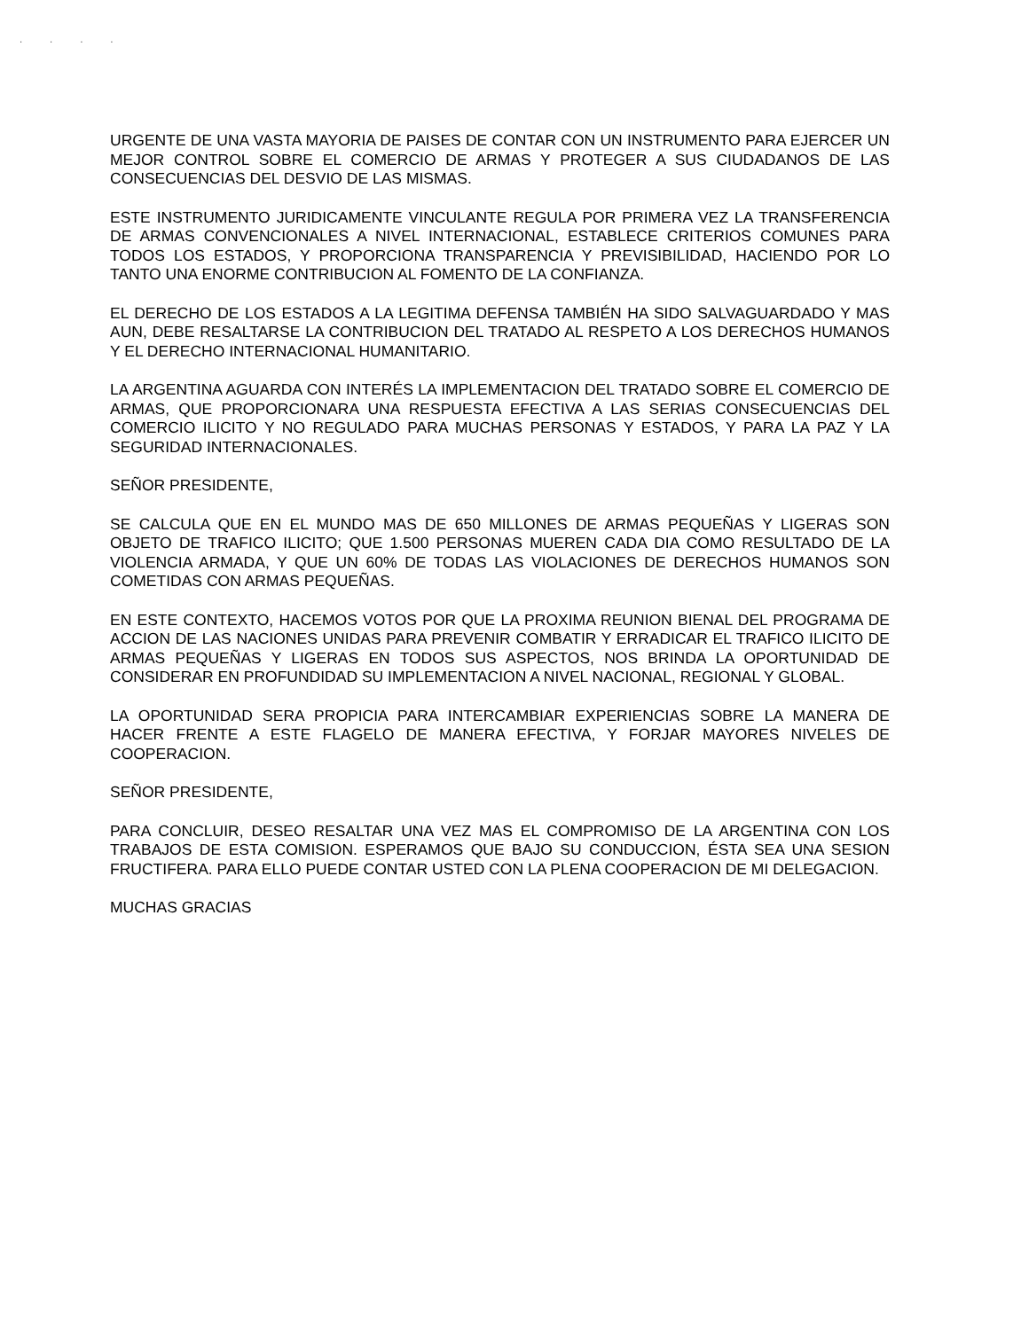· · · ·
URGENTE DE UNA VASTA MAYORIA DE PAISES DE CONTAR CON UN INSTRUMENTO PARA EJERCER UN MEJOR CONTROL SOBRE EL COMERCIO DE ARMAS Y PROTEGER A SUS CIUDADANOS DE LAS CONSECUENCIAS DEL DESVIO DE LAS MISMAS.
ESTE INSTRUMENTO JURIDICAMENTE VINCULANTE REGULA POR PRIMERA VEZ LA TRANSFERENCIA DE ARMAS CONVENCIONALES A NIVEL INTERNACIONAL, ESTABLECE CRITERIOS COMUNES PARA TODOS LOS ESTADOS, Y PROPORCIONA TRANSPARENCIA Y PREVISIBILIDAD, HACIENDO POR LO TANTO UNA ENORME CONTRIBUCION AL FOMENTO DE LA CONFIANZA.
EL DERECHO DE LOS ESTADOS A LA LEGITIMA DEFENSA TAMBIÉN HA SIDO SALVAGUARDADO Y MAS AUN, DEBE RESALTARSE LA CONTRIBUCION DEL TRATADO AL RESPETO A LOS DERECHOS HUMANOS Y EL DERECHO INTERNACIONAL HUMANITARIO.
LA ARGENTINA AGUARDA CON INTERÉS LA IMPLEMENTACION DEL TRATADO SOBRE EL COMERCIO DE ARMAS, QUE PROPORCIONARA UNA RESPUESTA EFECTIVA A LAS SERIAS CONSECUENCIAS DEL COMERCIO ILICITO Y NO REGULADO PARA MUCHAS PERSONAS Y ESTADOS, Y PARA LA PAZ Y LA SEGURIDAD INTERNACIONALES.
SEÑOR PRESIDENTE,
SE CALCULA QUE EN EL MUNDO MAS DE 650 MILLONES DE ARMAS PEQUEÑAS Y LIGERAS SON OBJETO DE TRAFICO ILICITO; QUE 1.500 PERSONAS MUEREN CADA DIA COMO RESULTADO DE LA VIOLENCIA ARMADA, Y QUE UN 60% DE TODAS LAS VIOLACIONES DE DERECHOS HUMANOS SON COMETIDAS CON ARMAS PEQUEÑAS.
EN ESTE CONTEXTO, HACEMOS VOTOS POR QUE LA PROXIMA REUNION BIENAL DEL PROGRAMA DE ACCION DE LAS NACIONES UNIDAS PARA PREVENIR COMBATIR Y ERRADICAR EL TRAFICO ILICITO DE ARMAS PEQUEÑAS Y LIGERAS EN TODOS SUS ASPECTOS, NOS BRINDA LA OPORTUNIDAD DE CONSIDERAR EN PROFUNDIDAD SU IMPLEMENTACION A NIVEL NACIONAL, REGIONAL Y GLOBAL.
LA OPORTUNIDAD SERA PROPICIA PARA INTERCAMBIAR EXPERIENCIAS SOBRE LA MANERA DE HACER FRENTE A ESTE FLAGELO DE MANERA EFECTIVA, Y FORJAR MAYORES NIVELES DE COOPERACION.
SEÑOR PRESIDENTE,
PARA CONCLUIR, DESEO RESALTAR UNA VEZ MAS EL COMPROMISO DE LA ARGENTINA CON LOS TRABAJOS DE ESTA COMISION. ESPERAMOS QUE BAJO SU CONDUCCION, ÉSTA SEA UNA SESION FRUCTIFERA. PARA ELLO PUEDE CONTAR USTED CON LA PLENA COOPERACION DE MI DELEGACION.
MUCHAS GRACIAS